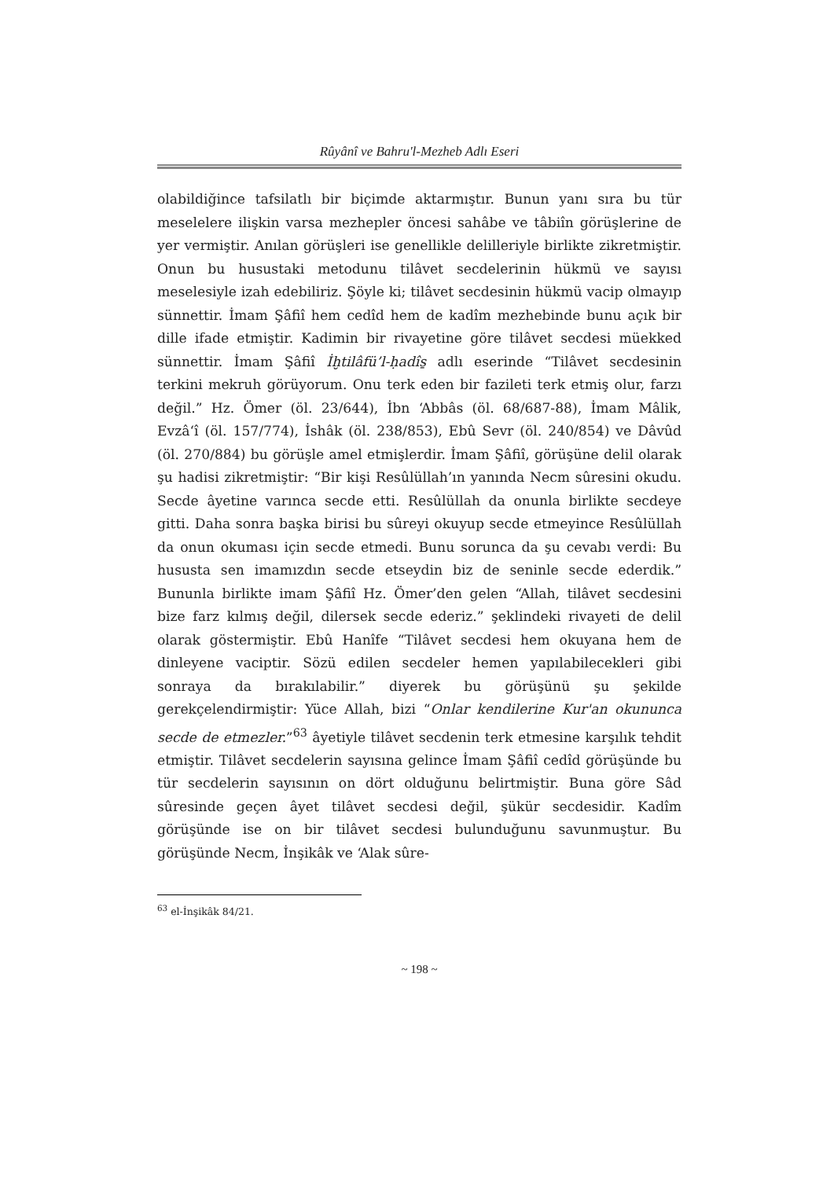Rûyânî ve Bahru'l-Mezheb Adlı Eseri
olabildiğince tafsilatlı bir biçimde aktarmıştır. Bunun yanı sıra bu tür meselelere ilişkin varsa mezhepler öncesi sahâbe ve tâbiîn görüşlerine de yer vermiştir. Anılan görüşleri ise genellikle delilleriyle birlikte zikretmiştir. Onun bu husustaki metodunu tilâvet secdelerinin hükmü ve sayısı meselesiyle izah edebiliriz. Şöyle ki; tilâvet secdesinin hükmü vacip olmayıp sünnettir. İmam Şâfiî hem cedîd hem de kadîm mezhebinde bunu açık bir dille ifade etmiştir. Kadimin bir rivayetine göre tilâvet secdesi müekked sünnettir. İmam Şâfiî İḫtilâfü’l-ḥadîs̱ adlı eserinde “Tilâvet secdesinin terkini mekruh görüyorum. Onu terk eden bir fazileti terk etmiş olur, farzı değil.” Hz. Ömer (öl. 23/644), İbn ‘Abbâs (öl. 68/687-88), İmam Mâlik, Evzâ‘î (öl. 157/774), İshâk (öl. 238/853), Ebû Sevr (öl. 240/854) ve Dâvûd (öl. 270/884) bu görüşle amel etmişlerdir. İmam Şâfiî, görüşüne delil olarak şu hadisi zikretmiştir: “Bir kişi Resûlüllah’ın yanında Necm sûresini okudu. Secde âyetine varınca secde etti. Resûlüllah da onunla birlikte secdeye gitti. Daha sonra başka birisi bu sûreyi okuyup secde etmeyince Resûlüllah da onun okuması için secde etmedi. Bunu sorunca da şu cevabı verdi: Bu hususta sen imamızdın secde etseydin biz de seninle secde ederdik.” Bununla birlikte imam Şâfiî Hz. Ömer’den gelen “Allah, tilâvet secdesini bize farz kılmış değil, dilersek secde ederiz.” şeklindeki rivayeti de delil olarak göstermiştir. Ebû Hanîfe “Tilâvet secdesi hem okuyana hem de dinleyene vaciptir. Sözü edilen secdeler hemen yapılabilecekleri gibi sonraya da bırakılabilir.” diyerek bu görüşünü şu şekilde gerekçelendirmiştir: Yüce Allah, bizi “Onlar kendilerine Kur'an okununca secde de etmezler.”<sup>63</sup> âyetiyle tilâvet secdenin terk etmesine karşılık tehdit etmiştir. Tilâvet secdelerin sayısına gelince İmam Şâfiî cedîd görüşünde bu tür secdelerin sayısının on dört olduğunu belirtmiştir. Buna göre Sâd sûresinde geçen âyet tilâvet secdesi değil, şükür secdesidir. Kadîm görüşünde ise on bir tilâvet secdesi bulunduğunu savunmuştur. Bu görüşünde Necm, İnşikâk ve ‘Alak sûre-
<sup>63</sup> el-İnşikâk 84/21.
~ 198 ~